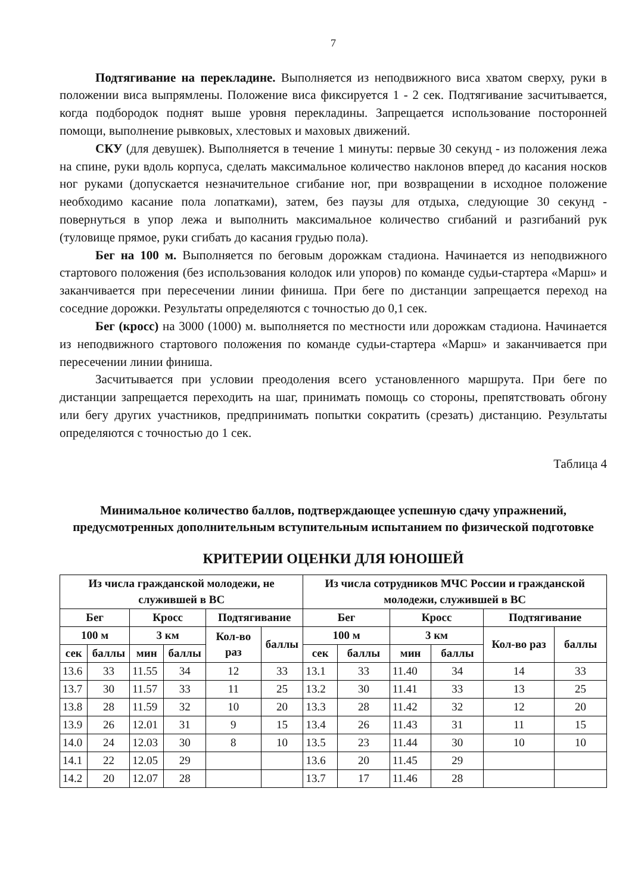7
Подтягивание на перекладине. Выполняется из неподвижного виса хватом сверху, руки в положении виса выпрямлены. Положение виса фиксируется 1 - 2 сек. Подтягивание засчитывается, когда подбородок поднят выше уровня перекладины. Запрещается использование посторонней помощи, выполнение рывковых, хлестовых и маховых движений.
СКУ (для девушек). Выполняется в течение 1 минуты: первые 30 секунд - из положения лежа на спине, руки вдоль корпуса, сделать максимальное количество наклонов вперед до касания носков ног руками (допускается незначительное сгибание ног, при возвращении в исходное положение необходимо касание пола лопатками), затем, без паузы для отдыха, следующие 30 секунд - повернуться в упор лежа и выполнить максимальное количество сгибаний и разгибаний рук (туловище прямое, руки сгибать до касания грудью пола).
Бег на 100 м. Выполняется по беговым дорожкам стадиона. Начинается из неподвижного стартового положения (без использования колодок или упоров) по команде судьи-стартера «Марш» и заканчивается при пересечении линии финиша. При беге по дистанции запрещается переход на соседние дорожки. Результаты определяются с точностью до 0,1 сек.
Бег (кросс) на 3000 (1000) м. выполняется по местности или дорожкам стадиона. Начинается из неподвижного стартового положения по команде судьи-стартера «Марш» и заканчивается при пересечении линии финиша.
Засчитывается при условии преодоления всего установленного маршрута. При беге по дистанции запрещается переходить на шаг, принимать помощь со стороны, препятствовать обгону или бегу других участников, предпринимать попытки сократить (срезать) дистанцию. Результаты определяются с точностью до 1 сек.
Таблица 4
Минимальное количество баллов, подтверждающее успешную сдачу упражнений, предусмотренных дополнительным вступительным испытанием по физической подготовке
КРИТЕРИИ ОЦЕНКИ ДЛЯ ЮНОШЕЙ
| Из числа гражданской молодежи, не служившей в ВС | | | | | | Из числа сотрудников МЧС России и гражданской молодежи, служившей в ВС | | | | | |
| --- | --- | --- | --- | --- | --- | --- | --- | --- | --- | --- | --- |
| Бег | | Кросс | | Подтягивание | | Бег | | Кросс | | Подтягивание | |
| 100 м | | 3 км | | Кол-во раз | баллы | 100 м | | 3 км | | Кол-во раз | баллы |
| сек | баллы | мин | баллы | | | сек | баллы | мин | баллы | | |
| 13.6 | 33 | 11.55 | 34 | 12 | 33 | 13.1 | 33 | 11.40 | 34 | 14 | 33 |
| 13.7 | 30 | 11.57 | 33 | 11 | 25 | 13.2 | 30 | 11.41 | 33 | 13 | 25 |
| 13.8 | 28 | 11.59 | 32 | 10 | 20 | 13.3 | 28 | 11.42 | 32 | 12 | 20 |
| 13.9 | 26 | 12.01 | 31 | 9 | 15 | 13.4 | 26 | 11.43 | 31 | 11 | 15 |
| 14.0 | 24 | 12.03 | 30 | 8 | 10 | 13.5 | 23 | 11.44 | 30 | 10 | 10 |
| 14.1 | 22 | 12.05 | 29 | | | 13.6 | 20 | 11.45 | 29 | | |
| 14.2 | 20 | 12.07 | 28 | | | 13.7 | 17 | 11.46 | 28 | | |